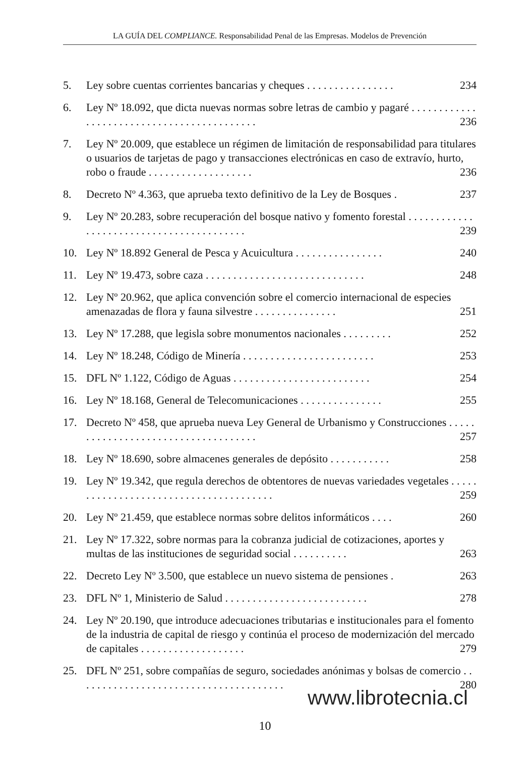LA GUÍA DEL COMPLIANCE. Responsabilidad Penal de las Empresas. Modelos de Prevención
5. Ley sobre cuentas corrientes bancarias y cheques . . . . . . . . . . . . . . . . 234
6. Ley Nº 18.092, que dicta nuevas normas sobre letras de cambio y pagaré . . . . . . . . . . . . . . . . . . . . . . . . . . . . . . . . . . . . . . . . . . . 236
7. Ley Nº 20.009, que establece un régimen de limitación de responsabilidad para titulares o usuarios de tarjetas de pago y transacciones electrónicas en caso de extravío, hurto, robo o fraude . . . . . . . . . . . . . . . . . . . 236
8. Decreto Nº 4.363, que aprueba texto definitivo de la Ley de Bosques . 237
9. Ley Nº 20.283, sobre recuperación del bosque nativo y fomento forestal . . . . . . . . . . . . . . . . . . . . . . . . . . . . . . . . . . . . . . . . . 239
10. Ley Nº 18.892 General de Pesca y Acuicultura . . . . . . . . . . . . . . . . 240
11. Ley Nº 19.473, sobre caza . . . . . . . . . . . . . . . . . . . . . . . . . . . . . 248
12. Ley Nº 20.962, que aplica convención sobre el comercio internacional de especies amenazadas de flora y fauna silvestre . . . . . . . . . . . . . . . 251
13. Ley Nº 17.288, que legisla sobre monumentos nacionales . . . . . . . . . 252
14. Ley Nº 18.248, Código de Minería . . . . . . . . . . . . . . . . . . . . . . . . 253
15. DFL Nº 1.122, Código de Aguas . . . . . . . . . . . . . . . . . . . . . . . . . 254
16. Ley Nº 18.168, General de Telecomunicaciones . . . . . . . . . . . . . . . 255
17. Decreto Nº 458, que aprueba nueva Ley General de Urbanismo y Construcciones . . . . . . . . . . . . . . . . . . . . . . . . . . . . . . . . . . . . 257
18. Ley Nº 18.690, sobre almacenes generales de depósito . . . . . . . . . . . 258
19. Ley Nº 19.342, que regula derechos de obtentores de nuevas variedades vegetales . . . . . . . . . . . . . . . . . . . . . . . . . . . . . . . . . . . . . . . 259
20. Ley Nº 21.459, que establece normas sobre delitos informáticos . . . . 260
21. Ley Nº 17.322, sobre normas para la cobranza judicial de cotizaciones, aportes y multas de las instituciones de seguridad social . . . . . . . . . . 263
22. Decreto Ley Nº 3.500, que establece un nuevo sistema de pensiones . 263
23. DFL Nº 1, Ministerio de Salud . . . . . . . . . . . . . . . . . . . . . . . . . . 278
24. Ley Nº 20.190, que introduce adecuaciones tributarias e institucionales para el fomento de la industria de capital de riesgo y continúa el proceso de modernización del mercado de capitales . . . . . . . . . . . . . . . . . . . 279
25. DFL Nº 251, sobre compañías de seguro, sociedades anónimas y bolsas de comercio . . . . . . . . . . . . . . . . . . . . . . . . . . . . . . . . . . . . . . 280
www.librotecnia.cl
10